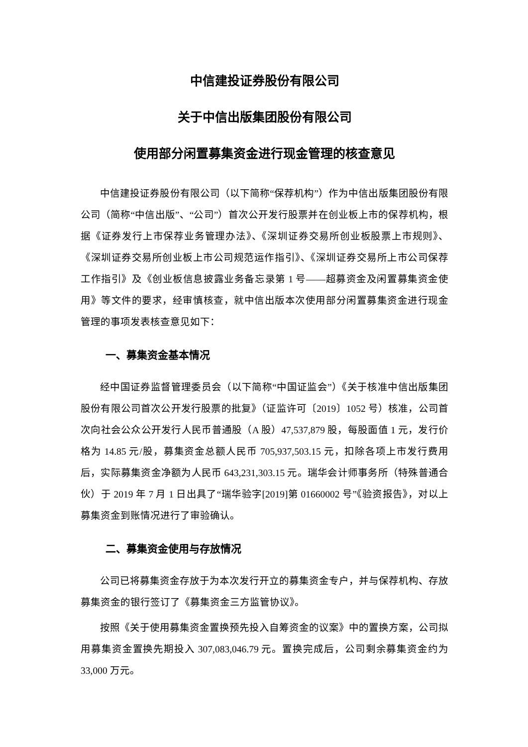中信建投证券股份有限公司
关于中信出版集团股份有限公司
使用部分闲置募集资金进行现金管理的核查意见
中信建投证券股份有限公司（以下简称“保荐机构”）作为中信出版集团股份有限公司（简称“中信出版”、“公司”）首次公开发行股票并在创业板上市的保荐机构，根据《证券发行上市保荐业务管理办法》、《深圳证券交易所创业板股票上市规则》、《深圳证券交易所创业板上市公司规范运作指引》、《深圳证券交易所上市公司保荐工作指引》及《创业板信息披露业务备忘录第 1 号——超募资金及闲置募集资金使用》等文件的要求，经审慎核查，就中信出版本次使用部分闲置募集资金进行现金管理的事项发表核查意见如下：
一、募集资金基本情况
经中国证券监督管理委员会（以下简称“中国证监会”）《关于核准中信出版集团股份有限公司首次公开发行股票的批复》（证监许可〔2019〕1052 号）核准，公司首次向社会公众公开发行人民币普通股（A 股）47,537,879 股，每股面值 1 元，发行价格为 14.85 元/股，募集资金总额人民币 705,937,503.15 元，扣除各项上市发行费用后，实际募集资金净额为人民币 643,231,303.15 元。瑞华会计师事务所（特殊普通合伙）于 2019 年 7 月 1 日出具了“瑞华验字[2019]第 01660002 号”《验资报告》，对以上募集资金到账情况进行了审验确认。
二、募集资金使用与存放情况
公司已将募集资金存放于为本次发行开立的募集资金专户，并与保荐机构、存放募集资金的银行签订了《募集资金三方监管协议》。
按照《关于使用募集资金置换预先投入自筹资金的议案》中的置换方案，公司拟用募集资金置换先期投入 307,083,046.79 元。置换完成后，公司剩余募集资金约为 33,000 万元。